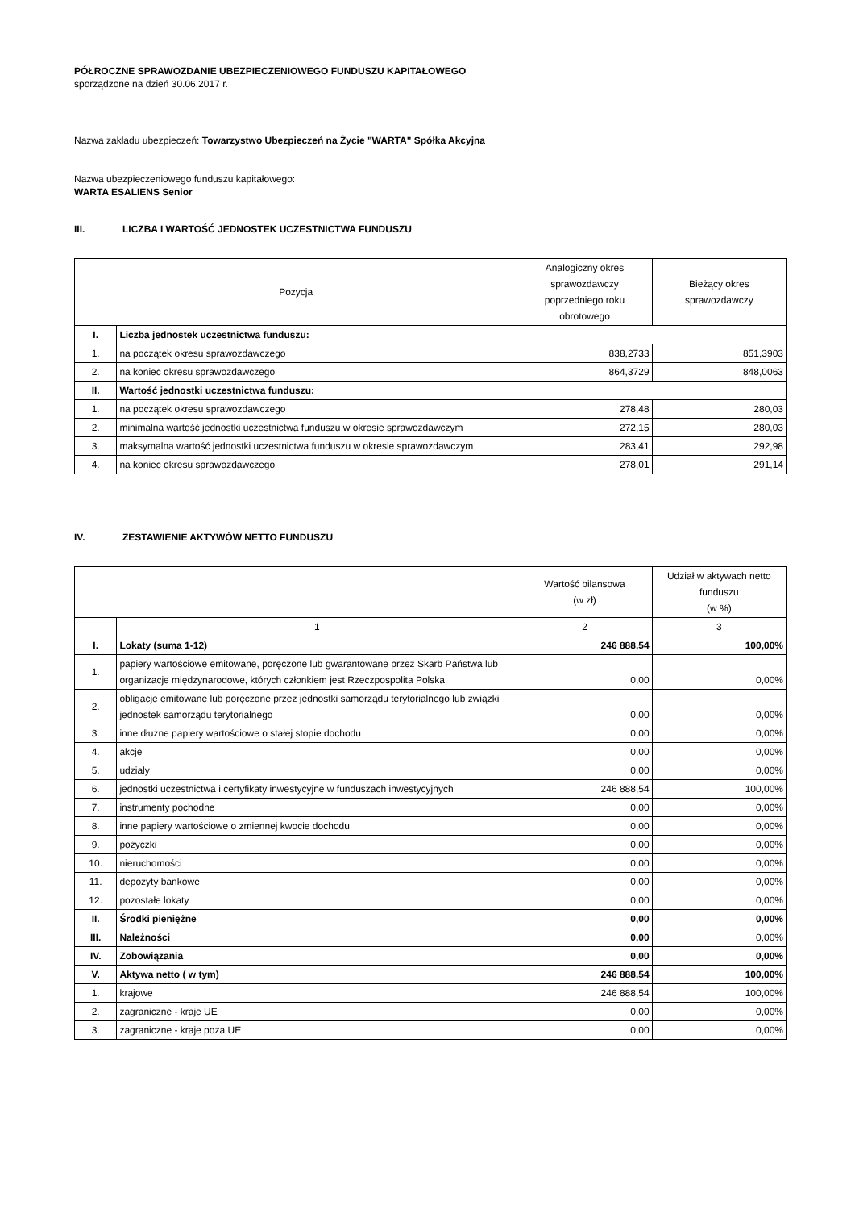PÓŁROCZNE SPRAWOZDANIE UBEZPIECZENIOWEGO FUNDUSZU KAPITAŁOWEGO
sporządzone na dzień 30.06.2017 r.
Nazwa zakładu ubezpieczeń: Towarzystwo Ubezpieczeń na Życie "WARTA" Spółka Akcyjna
Nazwa ubezpieczeniowego funduszu kapitałowego:
WARTA ESALIENS Senior
III. LICZBA I WARTOŚĆ JEDNOSTEK UCZESTNICTWA FUNDUSZU
| Pozycja | | Analogiczny okres sprawozdawczy poprzedniego roku obrotowego | Bieżący okres sprawozdawczy |
| --- | --- | --- | --- |
| I. | Liczba jednostek uczestnictwa funduszu: | | |
| 1. | na początek okresu sprawozdawczego | 838,2733 | 851,3903 |
| 2. | na koniec okresu sprawozdawczego | 864,3729 | 848,0063 |
| II. | Wartość jednostki uczestnictwa funduszu: | | |
| 1. | na początek okresu sprawozdawczego | 278,48 | 280,03 |
| 2. | minimalna wartość jednostki uczestnictwa funduszu w okresie sprawozdawczym | 272,15 | 280,03 |
| 3. | maksymalna wartość jednostki uczestnictwa funduszu w okresie sprawozdawczym | 283,41 | 292,98 |
| 4. | na koniec okresu sprawozdawczego | 278,01 | 291,14 |
IV. ZESTAWIENIE AKTYWÓW NETTO FUNDUSZU
| | | Wartość bilansowa (w zł) | Udział w aktywach netto funduszu (w %) |
| --- | --- | --- | --- |
| | 1 | 2 | 3 |
| I. | Lokaty (suma 1-12) | 246 888,54 | 100,00% |
| 1. | papiery wartościowe emitowane, poręczone lub gwarantowane przez Skarb Państwa lub organizacje międzynarodowe, których członkiem jest Rzeczpospolita Polska | 0,00 | 0,00% |
| 2. | obligacje emitowane lub poręczone przez jednostki samorządu terytorialnego lub związki jednostek samorządu terytorialnego | 0,00 | 0,00% |
| 3. | inne dłużne papiery wartościowe o stałej stopie dochodu | 0,00 | 0,00% |
| 4. | akcje | 0,00 | 0,00% |
| 5. | udziały | 0,00 | 0,00% |
| 6. | jednostki uczestnictwa i certyfikaty inwestycyjne w funduszach inwestycyjnych | 246 888,54 | 100,00% |
| 7. | instrumenty pochodne | 0,00 | 0,00% |
| 8. | inne papiery wartościowe o zmiennej kwocie dochodu | 0,00 | 0,00% |
| 9. | pożyczki | 0,00 | 0,00% |
| 10. | nieruchomości | 0,00 | 0,00% |
| 11. | depozyty bankowe | 0,00 | 0,00% |
| 12. | pozostałe lokaty | 0,00 | 0,00% |
| II. | Środki pieniężne | 0,00 | 0,00% |
| III. | Należności | 0,00 | 0,00% |
| IV. | Zobowiązania | 0,00 | 0,00% |
| V. | Aktywa netto ( w tym) | 246 888,54 | 100,00% |
| 1. | krajowe | 246 888,54 | 100,00% |
| 2. | zagraniczne - kraje UE | 0,00 | 0,00% |
| 3. | zagraniczne - kraje poza UE | 0,00 | 0,00% |